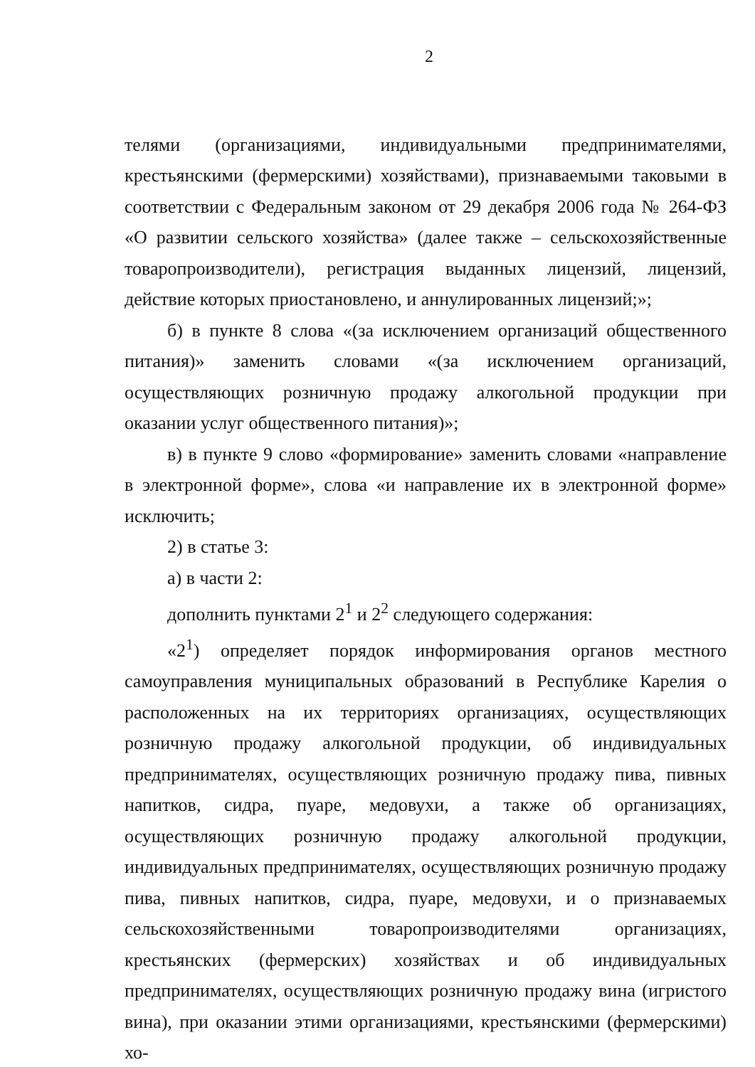2
телями (организациями, индивидуальными предпринимателями, крестьянскими (фермерскими) хозяйствами), признаваемыми таковыми в соответствии с Федеральным законом от 29 декабря 2006 года № 264-ФЗ «О развитии сельского хозяйства» (далее также – сельскохозяйственные товаропроизводители), регистрация выданных лицензий, лицензий, действие которых приостановлено, и аннулированных лицензий;»;
б) в пункте 8 слова «(за исключением организаций общественного питания)» заменить словами «(за исключением организаций, осуществляющих розничную продажу алкогольной продукции при оказании услуг общественного питания)»;
в) в пункте 9 слово «формирование» заменить словами «направление в электронной форме», слова «и направление их в электронной форме» исключить;
2) в статье 3:
а) в части 2:
дополнить пунктами 2<sup>1</sup> и 2<sup>2</sup> следующего содержания:
«2<sup>1</sup>) определяет порядок информирования органов местного самоуправления муниципальных образований в Республике Карелия о расположенных на их территориях организациях, осуществляющих розничную продажу алкогольной продукции, об индивидуальных предпринимателях, осуществляющих розничную продажу пива, пивных напитков, сидра, пуаре, медовухи, а также об организациях, осуществляющих розничную продажу алкогольной продукции, индивидуальных предпринимателях, осуществляющих розничную продажу пива, пивных напитков, сидра, пуаре, медовухи, и о признаваемых сельскохозяйственными товаропроизводителями организациях, крестьянских (фермерских) хозяйствах и об индивидуальных предпринимателях, осуществляющих розничную продажу вина (игристого вина), при оказании этими организациями, крестьянскими (фермерскими) хо-